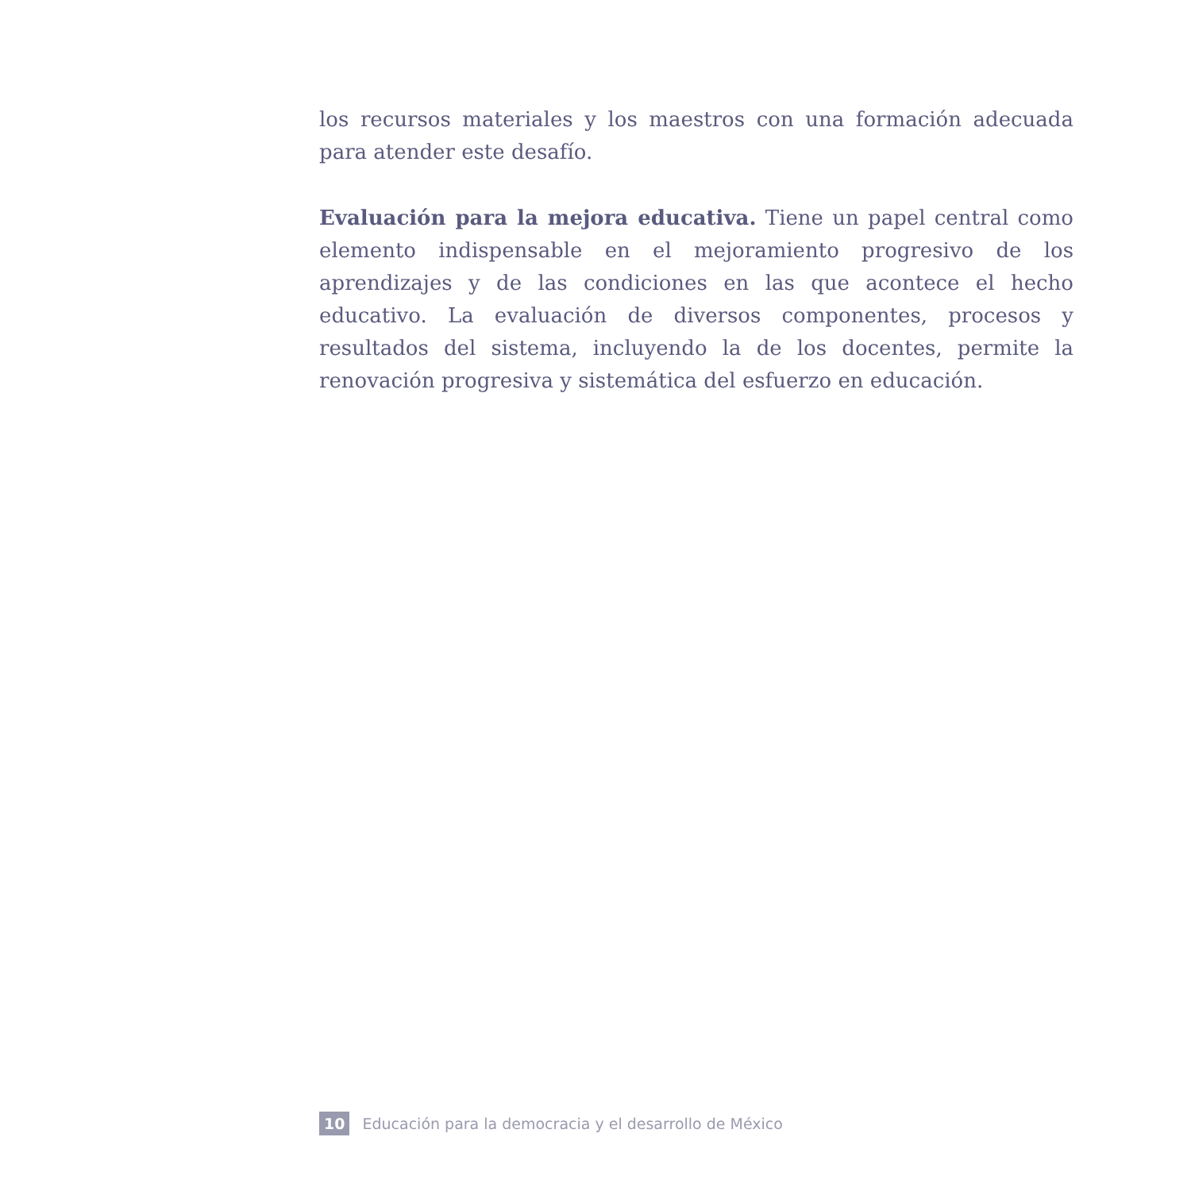los recursos materiales y los maestros con una formación adecuada para atender este desafío.
Evaluación para la mejora educativa. Tiene un papel central como elemento indispensable en el mejoramiento progresivo de los aprendizajes y de las condiciones en las que acontece el hecho educativo. La evaluación de diversos componentes, procesos y resultados del sistema, incluyendo la de los docentes, permite la renovación progresiva y sistemática del esfuerzo en educación.
10 Educación para la democracia y el desarrollo de México